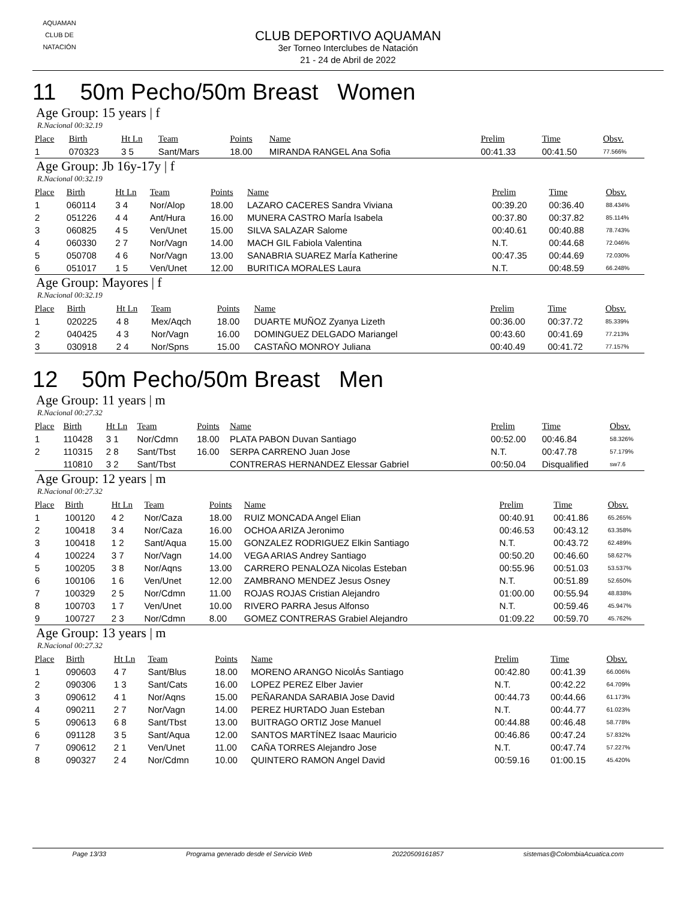AQUAMAN
CLUB DE NATACIÓN
CLUB DEPORTIVO AQUAMAN
3er Torneo Interclubes de Natación
21 - 24 de Abril de 2022
11 50m Pecho/50m Breast Women
Age Group: 15 years | f
R.Nacional 00:32.19
| Place | Birth | Ht Ln | Team | Points | Name | Prelim | Time | Obsv. |
| --- | --- | --- | --- | --- | --- | --- | --- | --- |
| 1 | 070323 | 3 5 | Sant/Mars | 18.00 | MIRANDA RANGEL Ana Sofia | 00:41.33 | 00:41.50 | 77.566% |
Age Group: Jb 16y-17y | f
R.Nacional 00:32.19
| Place | Birth | Ht Ln | Team | Points | Name | Prelim | Time | Obsv. |
| --- | --- | --- | --- | --- | --- | --- | --- | --- |
| 1 | 060114 | 3 4 | Nor/Alop | 18.00 | LAZARO CACERES Sandra Viviana | 00:39.20 | 00:36.40 | 88.434% |
| 2 | 051226 | 4 4 | Ant/Hura | 16.00 | MUNERA CASTRO MarÍa Isabela | 00:37.80 | 00:37.82 | 85.114% |
| 3 | 060825 | 4 5 | Ven/Unet | 15.00 | SILVA SALAZAR Salome | 00:40.61 | 00:40.88 | 78.743% |
| 4 | 060330 | 2 7 | Nor/Vagn | 14.00 | MACH GIL Fabiola Valentina | N.T. | 00:44.68 | 72.046% |
| 5 | 050708 | 4 6 | Nor/Vagn | 13.00 | SANABRIA SUAREZ MarÍa Katherine | 00:47.35 | 00:44.69 | 72.030% |
| 6 | 051017 | 1 5 | Ven/Unet | 12.00 | BURITICA MORALES Laura | N.T. | 00:48.59 | 66.248% |
Age Group: Mayores | f
R.Nacional 00:32.19
| Place | Birth | Ht Ln | Team | Points | Name | Prelim | Time | Obsv. |
| --- | --- | --- | --- | --- | --- | --- | --- | --- |
| 1 | 020225 | 4 8 | Mex/Aqch | 18.00 | DUARTE MUÑOZ Zyanya Lizeth | 00:36.00 | 00:37.72 | 85.339% |
| 2 | 040425 | 4 3 | Nor/Vagn | 16.00 | DOMINGUEZ DELGADO Mariangel | 00:43.60 | 00:41.69 | 77.213% |
| 3 | 030918 | 2 4 | Nor/Spns | 15.00 | CASTAÑO MONROY Juliana | 00:40.49 | 00:41.72 | 77.157% |
12 50m Pecho/50m Breast Men
Age Group: 11 years | m
R.Nacional 00:27.32
| Place | Birth | Ht Ln | Team | Points | Name | Prelim | Time | Obsv. |
| --- | --- | --- | --- | --- | --- | --- | --- | --- |
| 1 | 110428 | 3 1 | Nor/Cdmn | 18.00 | PLATA PABON Duvan Santiago | 00:52.00 | 00:46.84 | 58.326% |
| 2 | 110315 | 2 8 | Sant/Tbst | 16.00 | SERPA CARRENO Juan Jose | N.T. | 00:47.78 | 57.179% |
| | 110810 | 3 2 | Sant/Tbst | | CONTRERAS HERNANDEZ Elessar Gabriel | 00:50.04 | Disqualified | sw7.6 |
Age Group: 12 years | m
R.Nacional 00:27.32
| Place | Birth | Ht Ln | Team | Points | Name | Prelim | Time | Obsv. |
| --- | --- | --- | --- | --- | --- | --- | --- | --- |
| 1 | 100120 | 4 2 | Nor/Caza | 18.00 | RUIZ MONCADA Angel Elian | 00:40.91 | 00:41.86 | 65.265% |
| 2 | 100418 | 3 4 | Nor/Caza | 16.00 | OCHOA ARIZA Jeronimo | 00:46.53 | 00:43.12 | 63.358% |
| 3 | 100418 | 1 2 | Sant/Aqua | 15.00 | GONZALEZ RODRIGUEZ Elkin Santiago | N.T. | 00:43.72 | 62.489% |
| 4 | 100224 | 3 7 | Nor/Vagn | 14.00 | VEGA ARIAS Andrey Santiago | 00:50.20 | 00:46.60 | 58.627% |
| 5 | 100205 | 3 8 | Nor/Aqns | 13.00 | CARRERO PENALOZA Nicolas Esteban | 00:55.96 | 00:51.03 | 53.537% |
| 6 | 100106 | 1 6 | Ven/Unet | 12.00 | ZAMBRANO MENDEZ Jesus Osney | N.T. | 00:51.89 | 52.650% |
| 7 | 100329 | 2 5 | Nor/Cdmn | 11.00 | ROJAS ROJAS Cristian Alejandro | 01:00.00 | 00:55.94 | 48.838% |
| 8 | 100703 | 1 7 | Ven/Unet | 10.00 | RIVERO PARRA Jesus Alfonso | N.T. | 00:59.46 | 45.947% |
| 9 | 100727 | 2 3 | Nor/Cdmn | 8.00 | GOMEZ CONTRERAS Grabiel Alejandro | 01:09.22 | 00:59.70 | 45.762% |
Age Group: 13 years | m
R.Nacional 00:27.32
| Place | Birth | Ht Ln | Team | Points | Name | Prelim | Time | Obsv. |
| --- | --- | --- | --- | --- | --- | --- | --- | --- |
| 1 | 090603 | 4 7 | Sant/Blus | 18.00 | MORENO ARANGO NicolÁs Santiago | 00:42.80 | 00:41.39 | 66.006% |
| 2 | 090306 | 1 3 | Sant/Cats | 16.00 | LOPEZ PEREZ Elber Javier | N.T. | 00:42.22 | 64.709% |
| 3 | 090612 | 4 1 | Nor/Aqns | 15.00 | PEÑARANDA SARABIA Jose David | 00:44.73 | 00:44.66 | 61.173% |
| 4 | 090211 | 2 7 | Nor/Vagn | 14.00 | PEREZ HURTADO Juan Esteban | N.T. | 00:44.77 | 61.023% |
| 5 | 090613 | 6 8 | Sant/Tbst | 13.00 | BUITRAGO ORTIZ Jose Manuel | 00:44.88 | 00:46.48 | 58.778% |
| 6 | 091128 | 3 5 | Sant/Aqua | 12.00 | SANTOS MARTÍNEZ Isaac Mauricio | 00:46.86 | 00:47.24 | 57.832% |
| 7 | 090612 | 2 1 | Ven/Unet | 11.00 | CAÑA TORRES Alejandro Jose | N.T. | 00:47.74 | 57.227% |
| 8 | 090327 | 2 4 | Nor/Cdmn | 10.00 | QUINTERO RAMON Angel David | 00:59.16 | 01:00.15 | 45.420% |
Page 13/33 Programa generado desde el Servicio Web 20220509161857 sistemas@ColombiaAcuatica.com